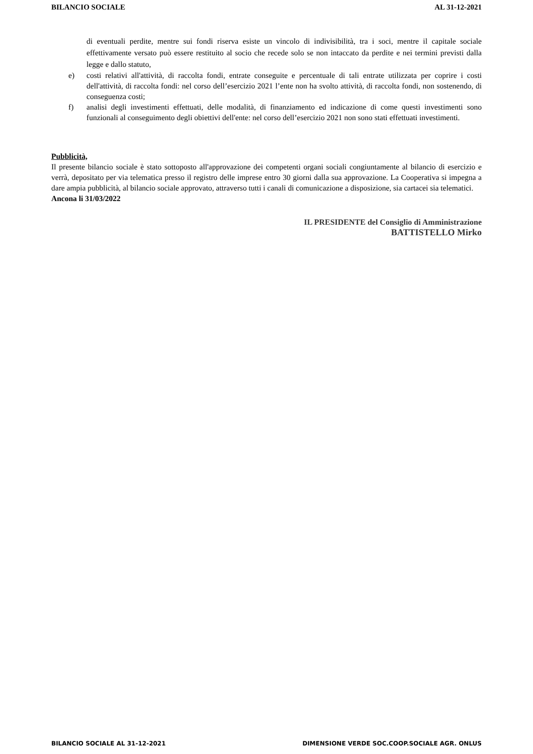BILANCIO SOCIALE AL 31-12-2021
di eventuali perdite, mentre sui fondi riserva esiste un vincolo di indivisibilità, tra i soci, mentre il capitale sociale effettivamente versato può essere restituito al socio che recede solo se non intaccato da perdite e nei termini previsti dalla legge e dallo statuto,
e) costi relativi all'attività, di raccolta fondi, entrate conseguite e percentuale di tali entrate utilizzata per coprire i costi dell'attività, di raccolta fondi: nel corso dell’esercizio 2021 l’ente non ha svolto attività, di raccolta fondi, non sostenendo, di conseguenza costi;
f) analisi degli investimenti effettuati, delle modalità, di finanziamento ed indicazione di come questi investimenti sono funzionali al conseguimento degli obiettivi dell'ente: nel corso dell’esercizio 2021 non sono stati effettuati investimenti.
Pubblicità,
Il presente bilancio sociale è stato sottoposto all'approvazione dei competenti organi sociali congiuntamente al bilancio di esercizio e verrà, depositato per via telematica presso il registro delle imprese entro 30 giorni dalla sua approvazione. La Cooperativa si impegna a dare ampia pubblicità, al bilancio sociale approvato, attraverso tutti i canali di comunicazione a disposizione, sia cartacei sia telematici.
Ancona li 31/03/2022
IL PRESIDENTE del Consiglio di Amministrazione
BATTISTELLO Mirko
BILANCIO SOCIALE AL 31-12-2021 DIMENSIONE VERDE SOC.COOP.SOCIALE AGR. ONLUS